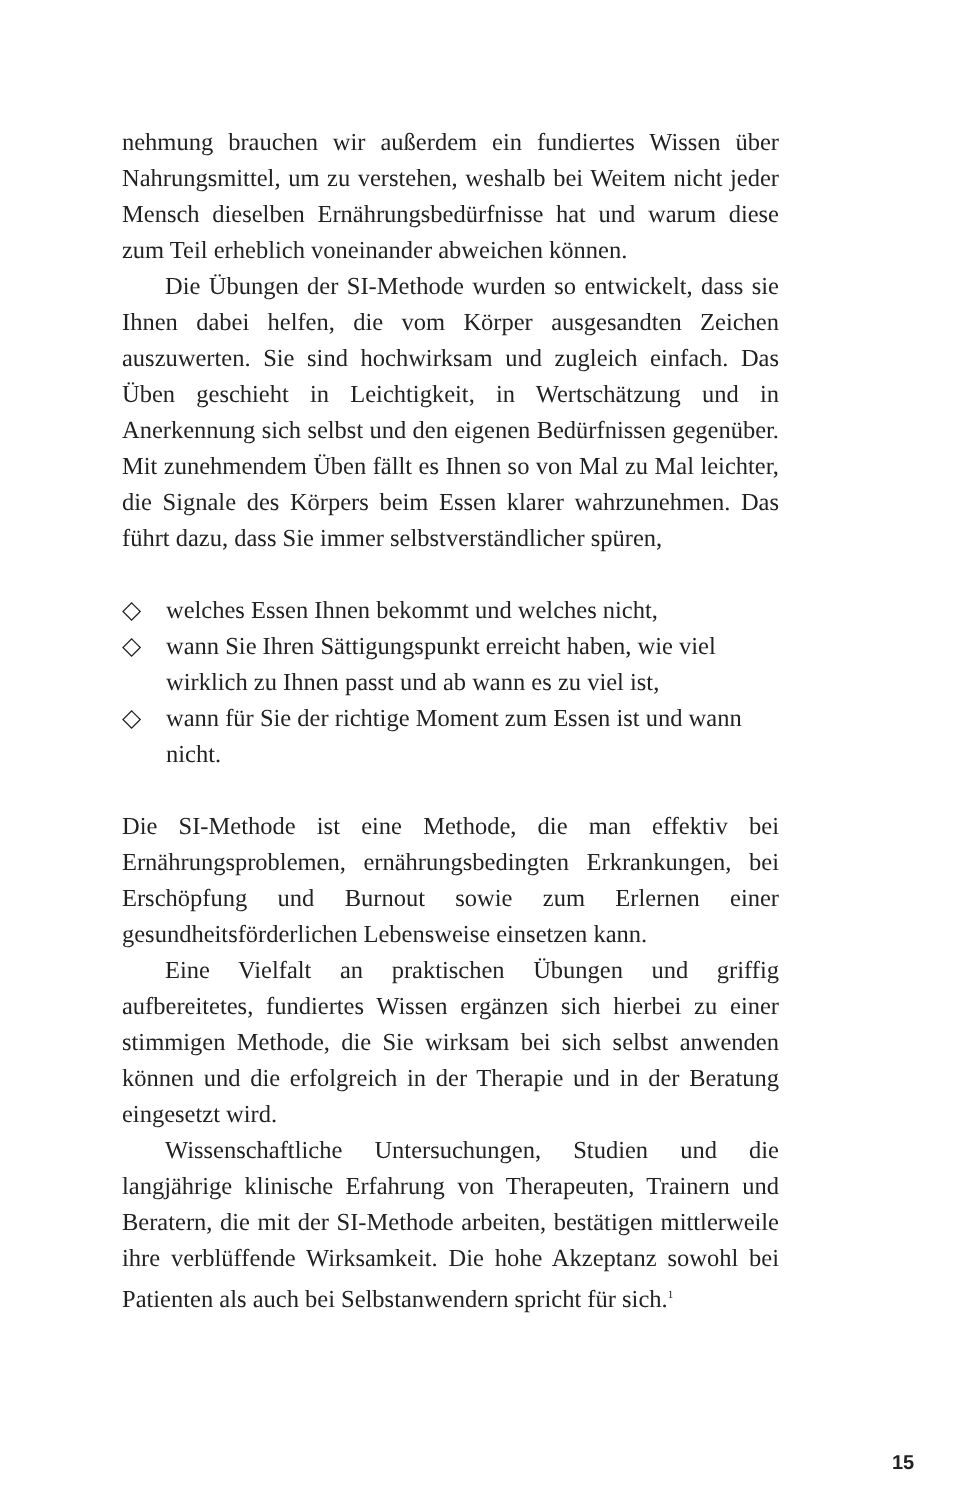nehmung brauchen wir außerdem ein fundiertes Wissen über Nahrungsmittel, um zu verstehen, weshalb bei Weitem nicht jeder Mensch dieselben Ernährungsbedürfnisse hat und warum diese zum Teil erheblich voneinander abweichen können.
Die Übungen der SI-Methode wurden so entwickelt, dass sie Ihnen dabei helfen, die vom Körper ausgesandten Zeichen auszuwerten. Sie sind hochwirksam und zugleich einfach. Das Üben geschieht in Leichtigkeit, in Wertschätzung und in Anerkennung sich selbst und den eigenen Bedürfnissen gegenüber. Mit zunehmendem Üben fällt es Ihnen so von Mal zu Mal leichter, die Signale des Körpers beim Essen klarer wahrzunehmen. Das führt dazu, dass Sie immer selbstverständlicher spüren,
◇ welches Essen Ihnen bekommt und welches nicht,
◇ wann Sie Ihren Sättigungspunkt erreicht haben, wie viel wirklich zu Ihnen passt und ab wann es zu viel ist,
◇ wann für Sie der richtige Moment zum Essen ist und wann nicht.
Die SI-Methode ist eine Methode, die man effektiv bei Ernährungsproblemen, ernährungsbedingten Erkrankungen, bei Erschöpfung und Burnout sowie zum Erlernen einer gesundheitsförderlichen Lebensweise einsetzen kann.
Eine Vielfalt an praktischen Übungen und griffig aufbereitetes, fundiertes Wissen ergänzen sich hierbei zu einer stimmigen Methode, die Sie wirksam bei sich selbst anwenden können und die erfolgreich in der Therapie und in der Beratung eingesetzt wird.
Wissenschaftliche Untersuchungen, Studien und die langjährige klinische Erfahrung von Therapeuten, Trainern und Beratern, die mit der SI-Methode arbeiten, bestätigen mittlerweile ihre verblüffende Wirksamkeit. Die hohe Akzeptanz sowohl bei Patienten als auch bei Selbstanwendern spricht für sich.<sup>1</sup>
15